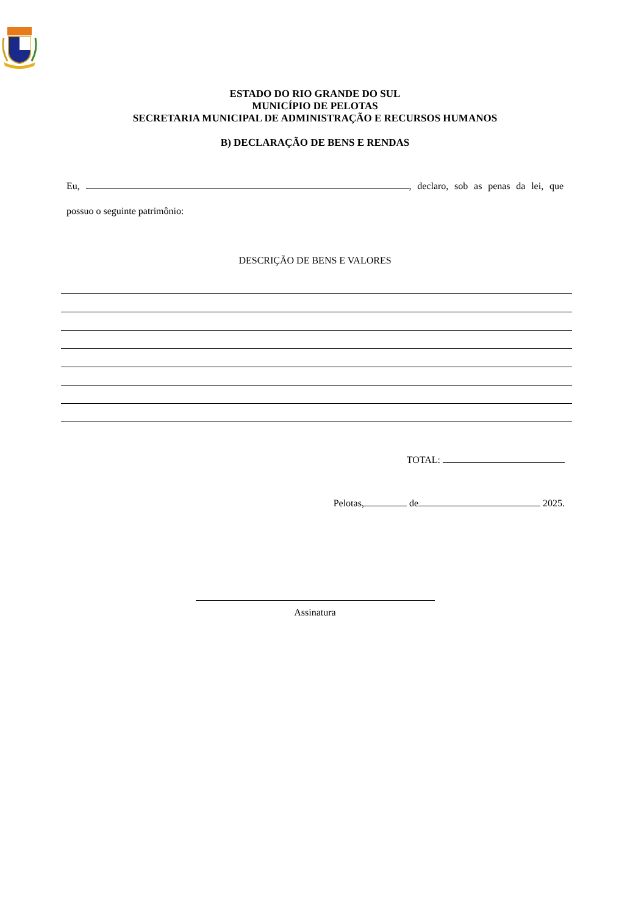ESTADO DO RIO GRANDE DO SUL
MUNICÍPIO DE PELOTAS
SECRETARIA MUNICIPAL DE ADMINISTRAÇÃO E RECURSOS HUMANOS
B) DECLARAÇÃO DE BENS E RENDAS
Eu, , declaro, sob as penas da lei, que possuo o seguinte patrimônio:
DESCRIÇÃO DE BENS E VALORES
TOTAL:
Pelotas, de 2025.
Assinatura